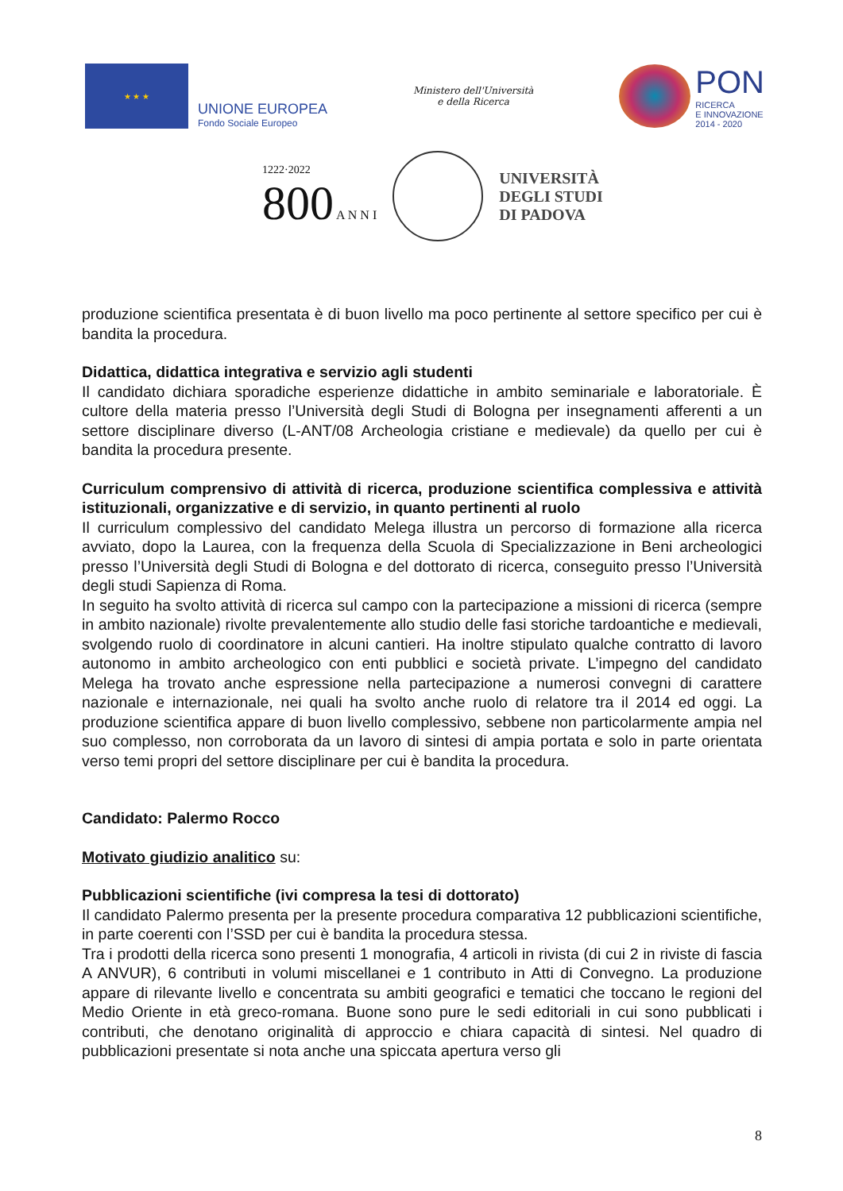★ ★ ★
UNIONE EUROPEA
Fondo Sociale Europeo
Ministero dell'Università
e della Ricerca
PON
RICERCA
E INNOVAZIONE
2014 - 2020
1222·2022
800 A N N I
UNIVERSITÀ
DEGLI STUDI
DI PADOVA
produzione scientifica presentata è di buon livello ma poco pertinente al settore specifico per cui è bandita la procedura.
Didattica, didattica integrativa e servizio agli studenti
Il candidato dichiara sporadiche esperienze didattiche in ambito seminariale e laboratoriale. È cultore della materia presso l’Università degli Studi di Bologna per insegnamenti afferenti a un settore disciplinare diverso (L-ANT/08 Archeologia cristiane e medievale) da quello per cui è bandita la procedura presente.
Curriculum comprensivo di attività di ricerca, produzione scientifica complessiva e attività istituzionali, organizzative e di servizio, in quanto pertinenti al ruolo
Il curriculum complessivo del candidato Melega illustra un percorso di formazione alla ricerca avviato, dopo la Laurea, con la frequenza della Scuola di Specializzazione in Beni archeologici presso l’Università degli Studi di Bologna e del dottorato di ricerca, conseguito presso l’Università degli studi Sapienza di Roma.
In seguito ha svolto attività di ricerca sul campo con la partecipazione a missioni di ricerca (sempre in ambito nazionale) rivolte prevalentemente allo studio delle fasi storiche tardoantiche e medievali, svolgendo ruolo di coordinatore in alcuni cantieri. Ha inoltre stipulato qualche contratto di lavoro autonomo in ambito archeologico con enti pubblici e società private. L’impegno del candidato Melega ha trovato anche espressione nella partecipazione a numerosi convegni di carattere nazionale e internazionale, nei quali ha svolto anche ruolo di relatore tra il 2014 ed oggi. La produzione scientifica appare di buon livello complessivo, sebbene non particolarmente ampia nel suo complesso, non corroborata da un lavoro di sintesi di ampia portata e solo in parte orientata verso temi propri del settore disciplinare per cui è bandita la procedura.
Candidato: Palermo Rocco
Motivato giudizio analitico su:
Pubblicazioni scientifiche (ivi compresa la tesi di dottorato)
Il candidato Palermo presenta per la presente procedura comparativa 12 pubblicazioni scientifiche, in parte coerenti con l’SSD per cui è bandita la procedura stessa.
Tra i prodotti della ricerca sono presenti 1 monografia, 4 articoli in rivista (di cui 2 in riviste di fascia A ANVUR), 6 contributi in volumi miscellanei e 1 contributo in Atti di Convegno. La produzione appare di rilevante livello e concentrata su ambiti geografici e tematici che toccano le regioni del Medio Oriente in età greco-romana. Buone sono pure le sedi editoriali in cui sono pubblicati i contributi, che denotano originalità di approccio e chiara capacità di sintesi. Nel quadro di pubblicazioni presentate si nota anche una spiccata apertura verso gli
8